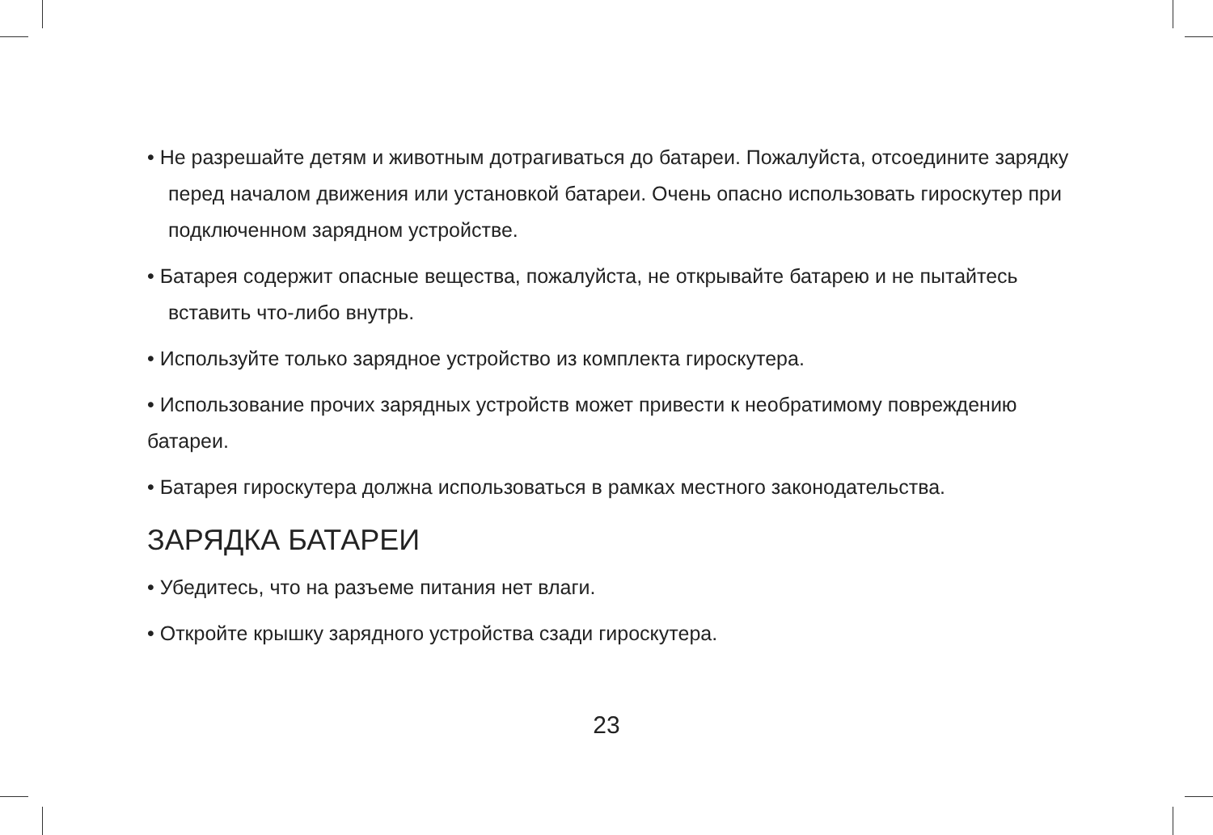• Не разрешайте детям и животным дотрагиваться до батареи. Пожалуйста, отсоедините зарядку перед началом движения или установкой батареи. Очень опасно использовать гироскутер при подключенном зарядном устройстве.
• Батарея содержит опасные вещества, пожалуйста, не открывайте батарею и не пытайтесь вставить что-либо внутрь.
• Используйте только зарядное устройство из комплекта гироскутера.
• Использование прочих зарядных устройств может привести к необратимому повреждению батареи.
• Батарея гироскутера должна использоваться в рамках местного законодательства.
ЗАРЯДКА БАТАРЕИ
• Убедитесь, что на разъеме питания нет влаги.
• Откройте крышку зарядного устройства сзади гироскутера.
23